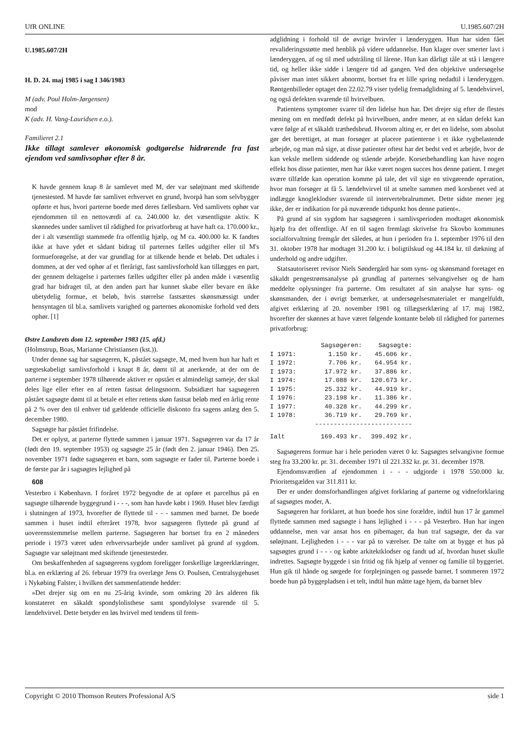UfR ONLINE U.1985.607/2H
U.1985.607/2H
H. D. 24. maj 1985 i sag I 346/1983
M (adv. Poul Holm-Jørgensen)
mod
K (adv. H. Vang-Lauridsen e.o.).
Familieret 2.1
Ikke tillagt samlever økonomisk godtgørelse hidrørende fra fast ejendom ved samlivsophør efter 8 år.
K havde gennem knap 8 år samlevet med M, der var søløjtnant med skiftende tjenestested. M havde før samlivet erhvervet en grund, hvorpå han som selvbygger opførte et hus, hvori parterne boede med deres fællesbarn. Ved samlivets ophør var ejendommen til en nettoværdi af ca. 240.000 kr. det væsentligste aktiv. K skønnedes under samlivet til rådighed for privatforbrug at have haft ca. 170.000 kr., der i alt væsentligt stammede fra offentlig hjælp, og M ca. 400.000 kr. K fandtes ikke at have ydet et sådant bidrag til parternes fælles udgifter eller til M's formueforøgelse, at der var grundlag for at tilkende hende et beløb. Det udtales i dommen, at der ved ophør af et flerårigt, fast samlivsforhold kan tillægges en part, der gennem deltagelse i parternes fælles udgifter eller på anden måde i væsentlig grad har bidraget til, at den anden part har kunnet skabe eller bevare en ikke ubetydelig formue, et beløb, hvis størrelse fastsættes skønsmæssigt under hensyntagen til bl.a. samlivets varighed og parternes økonomiske forhold ved dets ophør. [1]
Østre Landsrets dom 12. september 1983 (15. afd.)
(Holmstrup, Boas, Marianne Christiansen (kst.)).
Under denne sag har sagsøgeren, K, påstået sagsøgte, M, med hvem hun har haft et uægteskabeligt samlivsforhold i knapt 8 år, dømt til at anerkende, at der om de parterne i september 1978 tilhørende aktiver er opstået et almindeligt sameje, der skal deles lige eller efter en af retten fastsat delingsnorm. Subsidiært har sagsøgeren påstået sagsøgte dømt til at betale et efter rettens skøn fastsat beløb med en årlig rente på 2 % over den til enhver tid gældende officielle diskonto fra sagens anlæg den 5. december 1980.
Sagsøgte har påstået frifindelse.
Det er oplyst, at parterne flyttede sammen i januar 1971. Sagsøgeren var da 17 år (født den 19. september 1953) og sagsøgte 25 år (født den 2. januar 1946). Den 25. november 1971 fødte sagsøgeren et barn, som sagsøgte er fader til. Parterne boede i de første par år i sagsøgtes lejlighed på
608
Vesterbro i København. I foråret 1972 begyndte de at opføre et parcelhus på en sagsøgte tilhørende byggegrund i - - -, som han havde købt i 1969. Huset blev færdigt i slutningen af 1973, hvorefter de flyttede til - - - sammen med barnet. De boede sammen i huset indtil efteråret 1978, hvor sagsøgeren flyttede på grund af uoverensstemmelse mellem parterne. Sagsøgeren har bortset fra en 2 måneders periode i 1973 været uden erhvervsarbejde under samlivet på grund af sygdom. Sagsøgte var søløjtnant med skiftende tjenestesteder.
Om beskaffenheden af sagsøgerens sygdom foreligger forskellige lægeerklæringer, bl.a. en erklæring af 26. februar 1979 fra overlæge Jens O. Poulsen, Centralsygehuset i Nykøbing Falster, i hvilken det sammenfattende hedder:
»Det drejer sig om en nu 25-årig kvinde, som omkring 20 års alderen fik konstateret en såkaldt spondylolisthese samt spondylolyse svarende til 5. lændehvirvel. Dette betyder en løs hvirvel med tendens til frem-
adglidning i forhold til de øvrige hvirvler i lænderyggen. Hun har siden fået revalideringsstøtte med henblik på videre uddannelse. Hun klager over smerter lavt i lænderyggen, af og til med udstråling til lårene. Hun kan dårligt tåle at stå i længere tid, og heller ikke sidde i længere tid ad gangen. Ved den objektive undersøgelse påviser man intet sikkert abnormt, bortset fra et lille spring nedadtil i lænderyggen. Røntgenbilleder optaget den 22.02.79 viser tydelig fremadglidning af 5. lændehvirvel, og også defekten svarende til hvirvelbuen.
Patientens symptomer svarer til den lidelse hun har. Det drejer sig efter de flestes mening om en medfødt defekt på hvirvelbuen, andre mener, at en sådan defekt kan være følge af et såkaldt træthedsbrud. Hvorom alting er, er det en lidelse, som absolut gør det berettiget, at man forsøger at placere patienterne i et ikke rygbelastende arbejde, og man må sige, at disse patienter oftest har det bedst ved et arbejde, hvor de kan veksle mellem siddende og stående arbejde. Korsetbehandling kan have nogen effekt hos disse patienter, men har ikke været nogen succes hos denne patient. I meget svære tilfælde kan operation komme på tale, det vil sige en stivgørende operation, hvor man forsøger at få 5. lændehvirvel til at smelte sammen med korsbenet ved at indlægge knogleklodser svarende til intervertebralrummet. Dette sidste mener jeg ikke, der er indikation for på nuværende tidspunkt hos denne patient«.
På grund af sin sygdom har sagsøgeren i samlivsperioden modtaget økonomisk hjælp fra det offentlige. Af en til sagen fremlagt skrivelse fra Skovbo kommunes socialforvaltning fremgår det således, at hun i perioden fra 1. september 1976 til den 31. oktober 1978 har modtaget 31.200 kr. i boligtilskud og 44.184 kr. til dækning af underhold og andre udgifter.
Statsautoriseret revisor Niels Søndergård har som syns- og skønsmand foretaget en såkaldt pengestrømsanalyse på grundlag af parternes selvangivelser og de ham meddelte oplysninger fra parterne. Om resultatet af sin analyse har syns- og skønsmanden, der i øvrigt bemærker, at undersøgelsesmaterialet er mangelfuldt, afgivet erklæring af 20. november 1981 og tillægserklæring af 17. maj 1982, hvorefter der skønnes at have været følgende kontante beløb til rådighed for parternes privatforbrug:
| | Sagsøgeren: | Sagsøgte: |
| --- | --- | --- |
| I 1971: | 1.150 kr. | 45.606 kr. |
| I 1972: | 7.706 kr. | 64.954 kr. |
| I 1973: | 17.972 kr. | 37.886 kr. |
| I 1974: | 17.088 kr. | 120.673 kr. |
| I 1975: | 25.332 kr. | 44.919 kr. |
| I 1976: | 23.198 kr. | 11.386 kr. |
| I 1977: | 40.328 kr. | 44.299 kr. |
| I 1978: | 36.719 kr. | 29.769 kr. |
| | -------------------------- | |
| Ialt | 169.493 kr. | 399.492 kr. |
Sagsøgerens formue har i hele perioden været 0 kr. Sagsøgtes selvangivne formue steg fra 33.200 kr. pr. 31. december 1971 til 221.332 kr. pr. 31. december 1978.
Ejendomsværdien af ejendommen i - - - udgjorde i 1978 550.000 kr. Prioritetsgælden var 311.811 kr.
Der er under domsforhandlingen afgivet forklaring af parterne og vidneforklaring af sagsøgtes moder, A.
Sagsøgeren har forklaret, at hun boede hos sine forældre, indtil hun 17 år gammel flyttede sammen med sagsøgte i hans lejlighed i - - - på Vesterbro. Hun har ingen uddannelse, men var ansat hos en pibemager, da hun traf sagsøgte, der da var søløjtnant. Lejligheden i - - - var på to værelser. De talte om at bygge et hus på sagsøgtes grund i - - - og købte arkitektklodser og fandt ud af, hvordan huset skulle indrettes. Sagsøgte byggede i sin fritid og fik hjælp af venner og familie til byggeriet. Hun gik til hånde og sørgede for forplejningen og passede barnet. I sommeren 1972 boede hun på byggepladsen i et telt, indtil hun måtte tage hjem, da barnet blev
Copyright © 2010 Thomson Reuters Professional A/S side 1